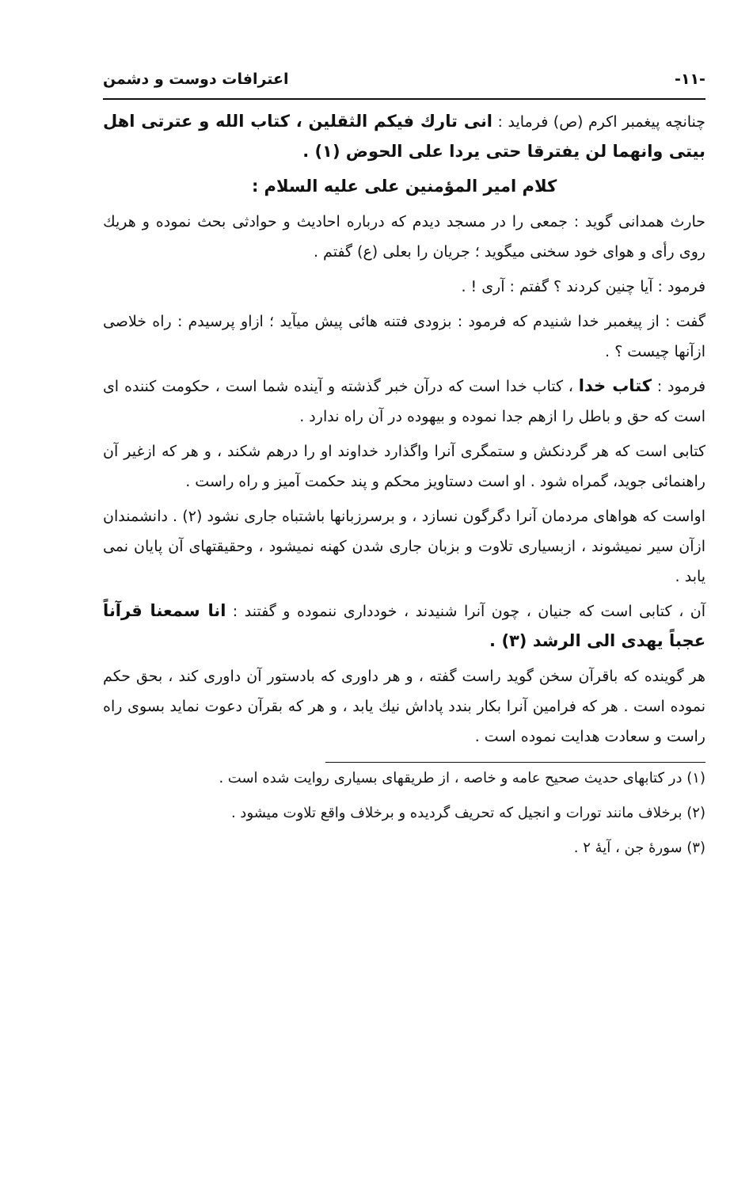-۱۱- اعترافات دوست و دشمن
چنانچه پیغمبر اکرم (ص) فرماید : انی تارك فیکم الثقلین ، کتاب الله و عترتی اهل بیتی وانهما لن یفترقا حتی یردا علی الحوض (۱) .
کلام امیر المؤمنین علی علیه السلام :
حارث همدانی گوید : جمعی را در مسجد دیدم که درباره احادیث و حوادثی بحث نموده و هریك روی رأی و هوای خود سخنی میگوید ؛ جریان را بعلی (ع) گفتم .
فرمود : آیا چنین کردند ؟ گفتم : آری ! .
گفت : از پیغمبر خدا شنیدم که فرمود : بزودی فتنه هائی پیش میآید ؛ ازاو پرسیدم : راه خلاصی ازآنها چیست ؟ .
فرمود : کتاب خدا ، کتاب خدا است که درآن خبر گذشته و آینده شما است ، حکومت کننده ای است که حق و باطل را ازهم جدا نموده و بیهوده در آن راه ندارد .
کتابی است که هر گردنکش و ستمگری آنرا واگذارد خداوند او را درهم شکند ، و هر که ازغیر آن راهنمائی جوید، گمراه شود . او است دستاویز محکم و پند حکمت آمیز و راه راست .
اواست که هواهای مردمان آنرا دگرگون نسازد ، و برسرزبانها باشتباه جاری نشود (۲) . دانشمندان ازآن سیر نمیشوند ، ازبسیاری تلاوت و بزبان جاری شدن کهنه نمیشود ، وحقیقتهای آن پایان نمی یابد .
آن ، کتابی است که جنیان ، چون آنرا شنیدند ، خودداری ننموده و گفتند : انا سمعنا قرآناً عجباً یهدی الی الرشد (۳) .
هر گوینده که باقرآن سخن گوید راست گفته ، و هر داوری که بادستور آن داوری کند ، بحق حکم نموده است . هر که فرامین آنرا بکار بندد پاداش نیك یابد ، و هر که بقرآن دعوت نماید بسوی راه راست و سعادت هدایت نموده است .
(۱) در کتابهای حدیث صحیح عامه و خاصه ، از طریقهای بسیاری روایت شده است .
(۲) برخلاف مانند تورات و انجیل که تحریف گردیده و برخلاف واقع تلاوت میشود .
(۳) سورهٔ جن ، آیهٔ ۲ .